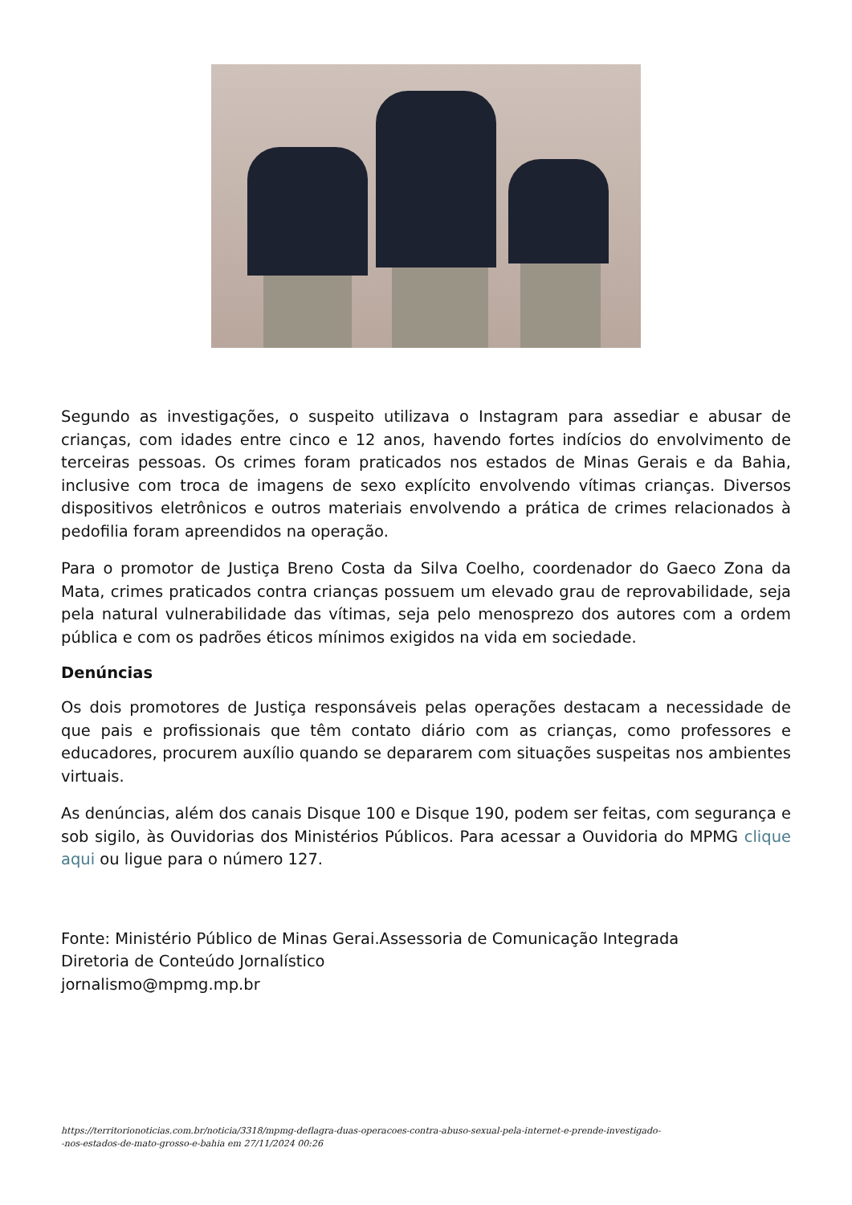Segundo as investigações, o suspeito utilizava o Instagram para assediar e abusar de crianças, com idades entre cinco e 12 anos, havendo fortes indícios do envolvimento de terceiras pessoas. Os crimes foram praticados nos estados de Minas Gerais e da Bahia, inclusive com troca de imagens de sexo explícito envolvendo vítimas crianças. Diversos dispositivos eletrônicos e outros materiais envolvendo a prática de crimes relacionados à pedofilia foram apreendidos na operação.
Para o promotor de Justiça Breno Costa da Silva Coelho, coordenador do Gaeco Zona da Mata, crimes praticados contra crianças possuem um elevado grau de reprovabilidade, seja pela natural vulnerabilidade das vítimas, seja pelo menosprezo dos autores com a ordem pública e com os padrões éticos mínimos exigidos na vida em sociedade.
Denúncias
Os dois promotores de Justiça responsáveis pelas operações destacam a necessidade de que pais e profissionais que têm contato diário com as crianças, como professores e educadores, procurem auxílio quando se depararem com situações suspeitas nos ambientes virtuais.
As denúncias, além dos canais Disque 100 e Disque 190, podem ser feitas, com segurança e sob sigilo, às Ouvidorias dos Ministérios Públicos. Para acessar a Ouvidoria do MPMG clique aqui ou ligue para o número 127.
Fonte: Ministério Público de Minas Gerai.Assessoria de Comunicação Integrada
Diretoria de Conteúdo Jornalístico
jornalismo@mpmg.mp.br
https://territorionoticias.com.br/noticia/3318/mpmg-deflagra-duas-operacoes-contra-abuso-sexual-pela-internet-e-prende-investigado-
-nos-estados-de-mato-grosso-e-bahia em 27/11/2024 00:26